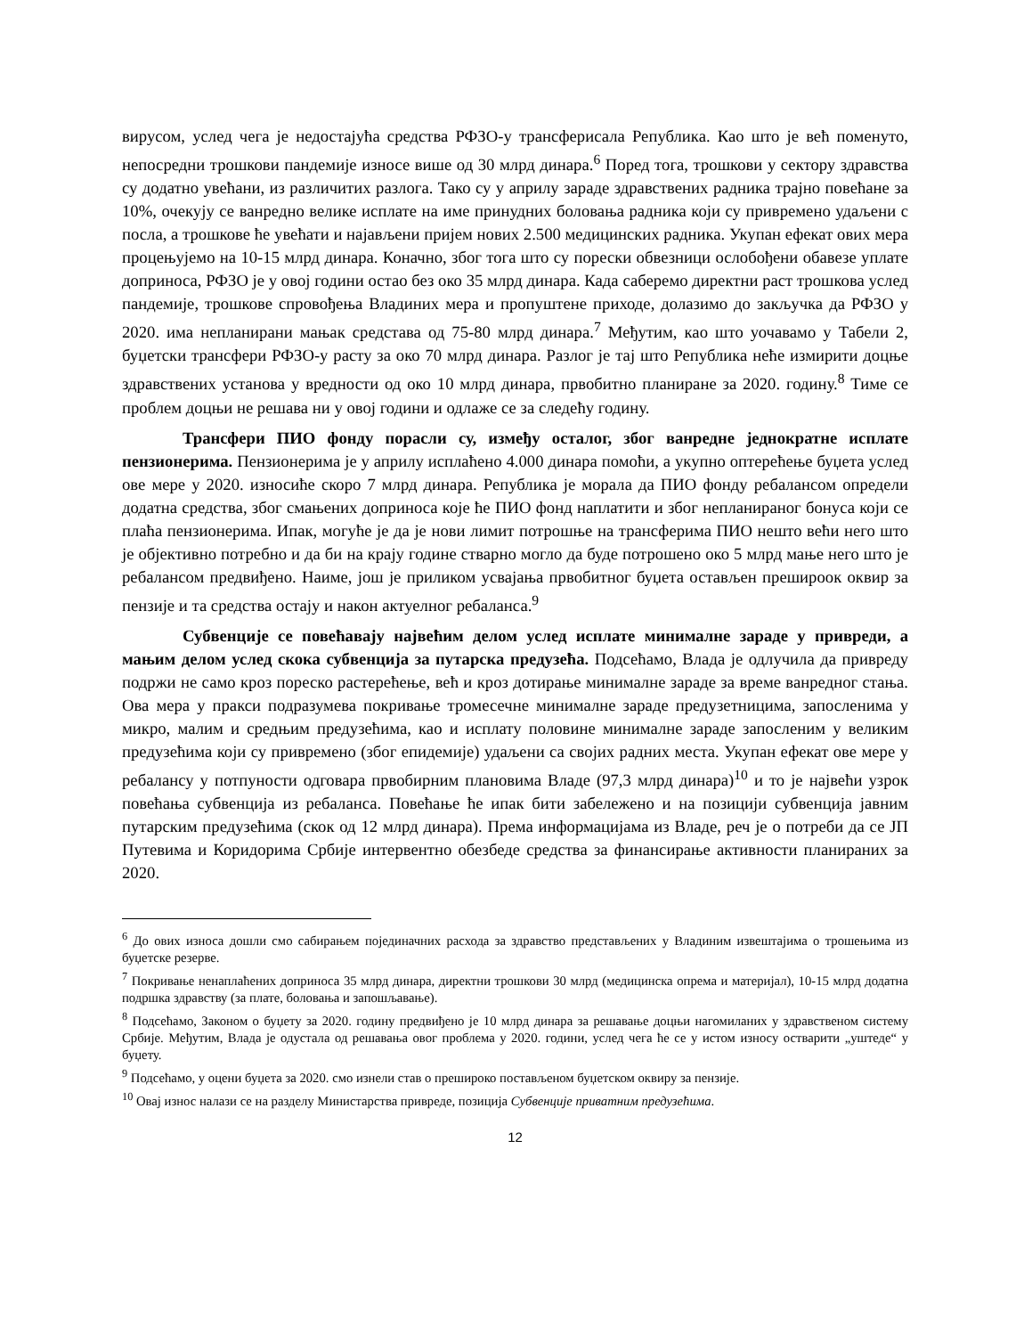вирусом, услед чега је недостајућа средства РФЗО-у трансферисала Република. Као што је већ поменуто, непосредни трошкови пандемије износе више од 30 млрд динара.<sup>6</sup> Поред тога, трошкови у сектору здравства су додатно увећани, из различитих разлога. Тако су у априлу зараде здравствених радника трајно повећане за 10%, очекују се ванредно велике исплате на име принудних боловања радника који су привремено удаљени с посла, а трошкове ће увећати и најављени пријем нових 2.500 медицинских радника. Укупан ефекат ових мера процењујемо на 10-15 млрд динара. Коначно, због тога што су порески обвезници ослобођени обавезе уплате доприноса, РФЗО је у овој години остао без око 35 млрд динара. Када саберемо директни раст трошкова услед пандемије, трошкове спровођења Владиних мера и пропуштене приходе, долазимо до закључка да РФЗО у 2020. има непланирани мањак средстава од 75-80 млрд динара.<sup>7</sup> Међутим, као што уочавамо у Табели 2, буџетски трансфери РФЗО-у расту за око 70 млрд динара. Разлог је тај што Република неће измирити доцње здравствених установа у вредности од око 10 млрд динара, првобитно планиране за 2020. годину.<sup>8</sup> Тиме се проблем доцњи не решава ни у овој години и одлаже се за следећу годину.
Трансфери ПИО фонду порасли су, између осталог, због ванредне једнократне исплате пензионерима. Пензионерима је у априлу исплаћено 4.000 динара помоћи, а укупно оптерећење буџета услед ове мере у 2020. износиће скоро 7 млрд динара. Република је морала да ПИО фонду ребалансом определи додатна средства, због смањених доприноса које ће ПИО фонд наплатити и због непланираног бонуса који се плаћа пензионерима. Ипак, могуће је да је нови лимит потрошње на трансферима ПИО нешто већи него што је објективно потребно и да би на крају године стварно могло да буде потрошено око 5 млрд мање него што је ребалансом предвиђено. Наиме, још је приликом усвајања првобитног буџета остављен прешироок оквир за пензије и та средства остају и након актуелног ребаланса.<sup>9</sup>
Субвенције се повећавају највећим делом услед исплате минималне зараде у привреди, а мањим делом услед скока субвенција за путарска предузећа. Подсећамо, Влада је одлучила да привреду подржи не само кроз пореско растерећење, већ и кроз дотирање минималне зараде за време ванредног стања. Ова мера у пракси подразумева покривање тромесечне минималне зараде предузетницима, запосленима у микро, малим и средњим предузећима, као и исплату половине минималне зараде запосленим у великим предузећима који су привремено (због епидемије) удаљени са својих радних места. Укупан ефекат ове мере у ребалансу у потпуности одговара првобирним плановима Владе (97,3 млрд динара)<sup>10</sup> и то је највећи узрок повећања субвенција из ребаланса. Повећање ће ипак бити забележено и на позицији субвенција јавним путарским предузећима (скок од 12 млрд динара). Према информацијама из Владе, реч је о потреби да се ЈП Путевима и Коридорима Србије интервентно обезбеде средства за финансирање активности планираних за 2020.
<sup>6</sup> До ових износа дошли смо сабирањем појединачних расхода за здравство представљених у Владиним извештајима о трошењима из буџетске резерве.
<sup>7</sup> Покривање ненаплаћених доприноса 35 млрд динара, директни трошкови 30 млрд (медицинска опрема и материјал), 10-15 млрд додатна подршка здравству (за плате, боловања и запошљавање).
<sup>8</sup> Подсећамо, Законом о буџету за 2020. годину предвиђено је 10 млрд динара за решавање доцњи нагомиланих у здравственом систему Србије. Међутим, Влада је одустала од решавања овог проблема у 2020. години, услед чега ће се у истом износу остварити „уштеде“ у буџету.
<sup>9</sup> Подсећамо, у оцени буџета за 2020. смо изнели став о прешироко постављеном буџетском оквиру за пензије.
<sup>10</sup> Овај износ налази се на разделу Министарства привреде, позиција Субвенције приватним предузећима.
12